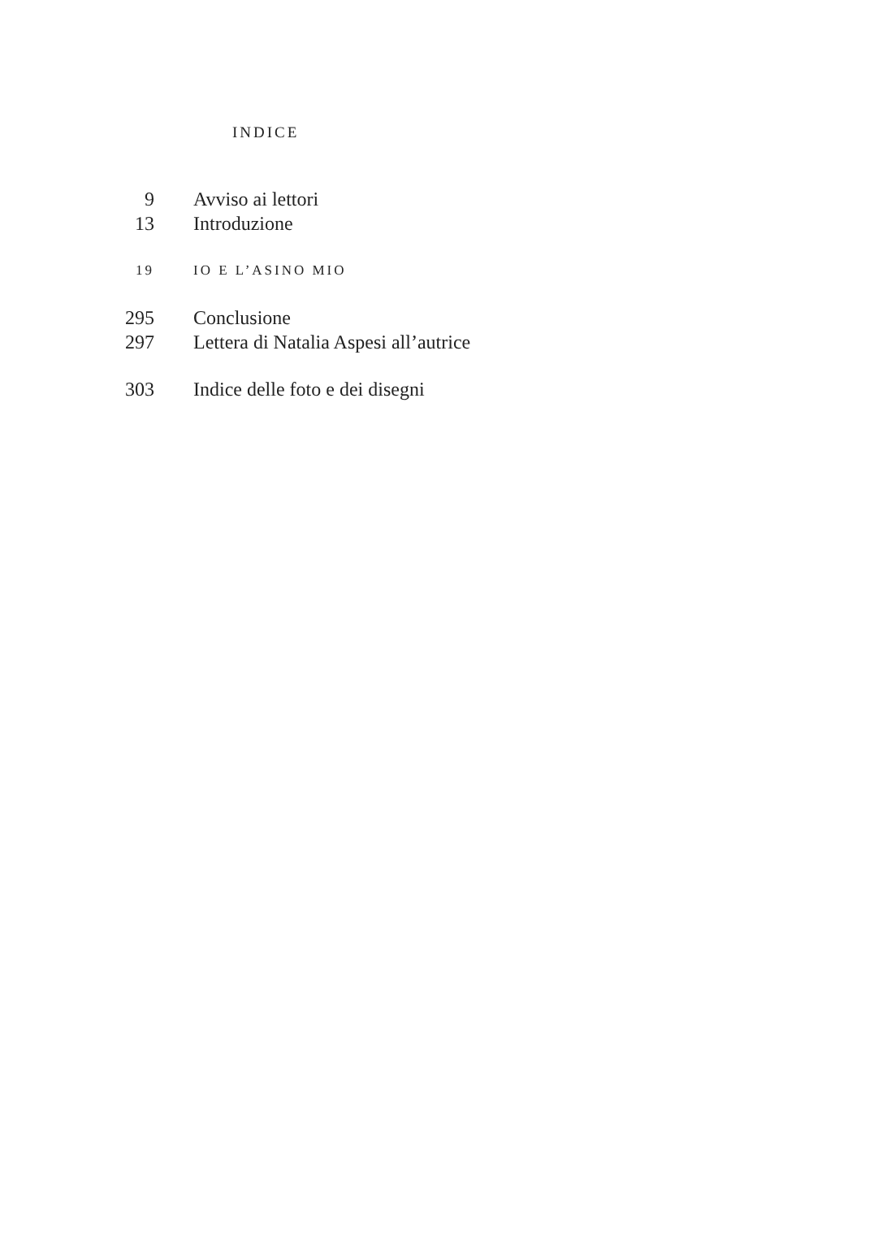INDICE
9 Avviso ai lettori
13 Introduzione
19 IO E L’ASINO MIO
295 Conclusione
297 Lettera di Natalia Aspesi all’autrice
303 Indice delle foto e dei disegni